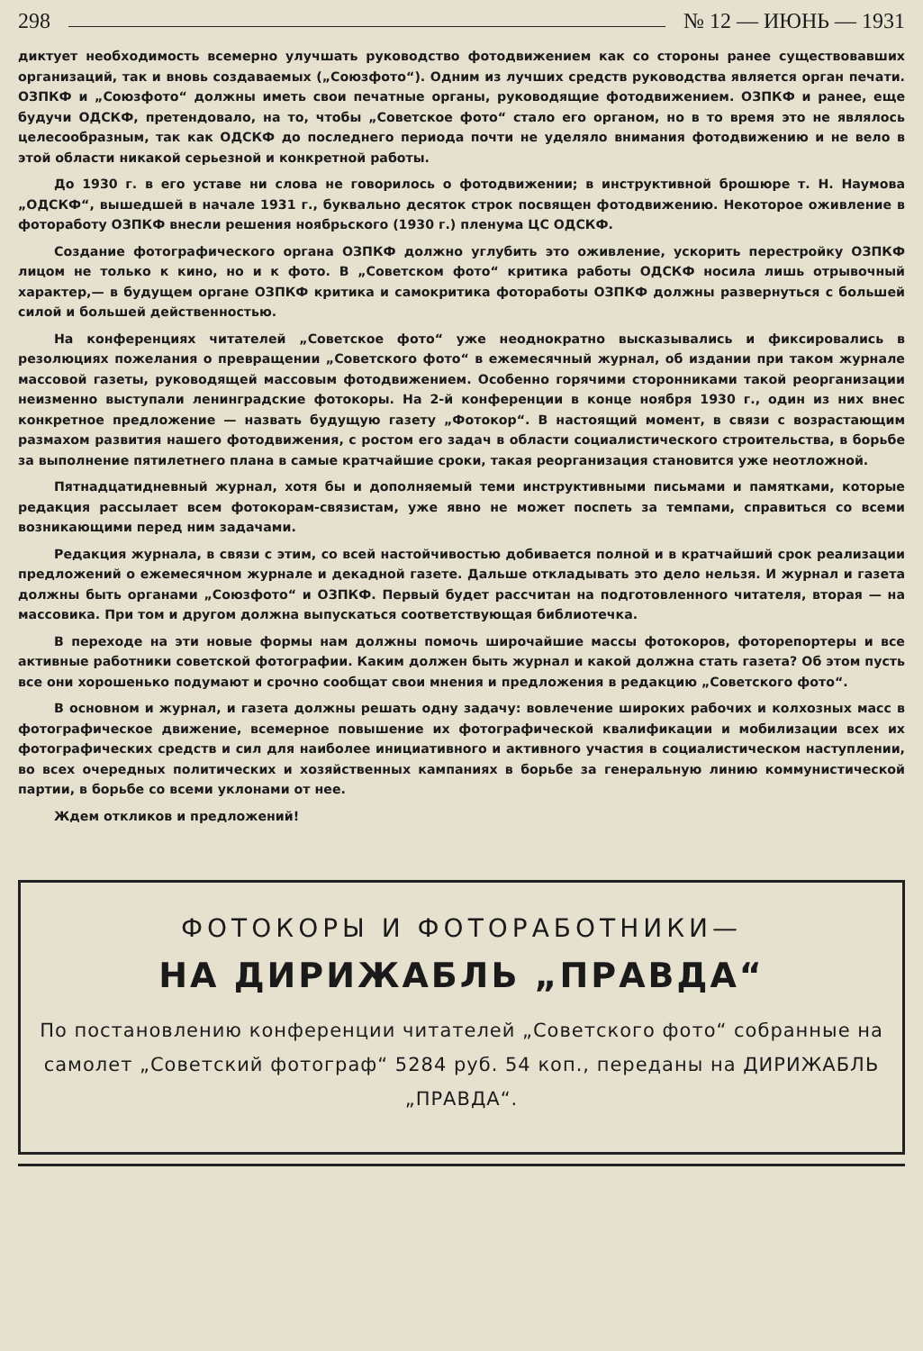298 № 12 — ИЮНЬ — 1931
диктует необходимость всемерно улучшать руководство фотодвижением как со стороны ранее существовавших организаций, так и вновь создаваемых („Союзфото“). Одним из лучших средств руководства является орган печати. ОЗПКФ и „Союзфото“ должны иметь свои печатные органы, руководящие фотодвижением. ОЗПКФ и ранее, еще будучи ОДСКФ, претендовало, на то, чтобы „Советское фото“ стало его органом, но в то время это не являлось целесообразным, так как ОДСКФ до последнего периода почти не уделяло внимания фотодвижению и не вело в этой области никакой серьезной и конкретной работы.
До 1930 г. в его уставе ни слова не говорилось о фотодвижении; в инструктивной брошюре т. Н. Наумова „ОДСКФ“, вышедшей в начале 1931 г., буквально десяток строк посвящен фотодвижению. Некоторое оживление в фотоработу ОЗПКФ внесли решения ноябрьского (1930 г.) пленума ЦС ОДСКФ.
Создание фотографического органа ОЗПКФ должно углубить это оживление, ускорить перестройку ОЗПКФ лицом не только к кино, но и к фото. В „Советском фото“ критика работы ОДСКФ носила лишь отрывочный характер,— в будущем органе ОЗПКФ критика и самокритика фотоработы ОЗПКФ должны развернуться с большей силой и большей действенностью.
На конференциях читателей „Советское фото“ уже неоднократно высказывались и фиксировались в резолюциях пожелания о превращении „Советского фото“ в ежемесячный журнал, об издании при таком журнале массовой газеты, руководящей массовым фотодвижением. Особенно горячими сторонниками такой реорганизации неизменно выступали ленинградские фотокоры. На 2-й конференции в конце ноября 1930 г., один из них внес конкретное предложение — назвать будущую газету „Фотокор“. В настоящий момент, в связи с возрастающим размахом развития нашего фотодвижения, с ростом его задач в области социалистического строительства, в борьбе за выполнение пятилетнего плана в самые кратчайшие сроки, такая реорганизация становится уже неотложной.
Пятнадцатидневный журнал, хотя бы и дополняемый теми инструктивными письмами и памятками, которые редакция рассылает всем фотокорам-связистам, уже явно не может поспеть за темпами, справиться со всеми возникающими перед ним задачами.
Редакция журнала, в связи с этим, со всей настойчивостью добивается полной и в кратчайший срок реализации предложений о ежемесячном журнале и декадной газете. Дальше откладывать это дело нельзя. И журнал и газета должны быть органами „Союзфото“ и ОЗПКФ. Первый будет рассчитан на подготовленного читателя, вторая — на массовика. При том и другом должна выпускаться соответствующая библиотечка.
В переходе на эти новые формы нам должны помочь широчайшие массы фотокоров, фоторепортеры и все активные работники советской фотографии. Каким должен быть журнал и какой должна стать газета? Об этом пусть все они хорошенько подумают и срочно сообщат свои мнения и предложения в редакцию „Советского фото“.
В основном и журнал, и газета должны решать одну задачу: вовлечение широких рабочих и колхозных масс в фотографическое движение, всемерное повышение их фотографической квалификации и мобилизации всех их фотографических средств и сил для наиболее инициативного и активного участия в социалистическом наступлении, во всех очередных политических и хозяйственных кампаниях в борьбе за генеральную линию коммунистической партии, в борьбе со всеми уклонами от нее.
Ждем откликов и предложений!
ФОТОКОРЫ И ФОТОРАБОТНИКИ—
НА ДИРИЖАБЛЬ „ПРАВДА“
По постановлению конференции читателей „Советского фото“ собранные на самолет „Советский фотограф“ 5284 руб. 54 коп., переданы на ДИРИЖАБЛЬ „ПРАВДА“.